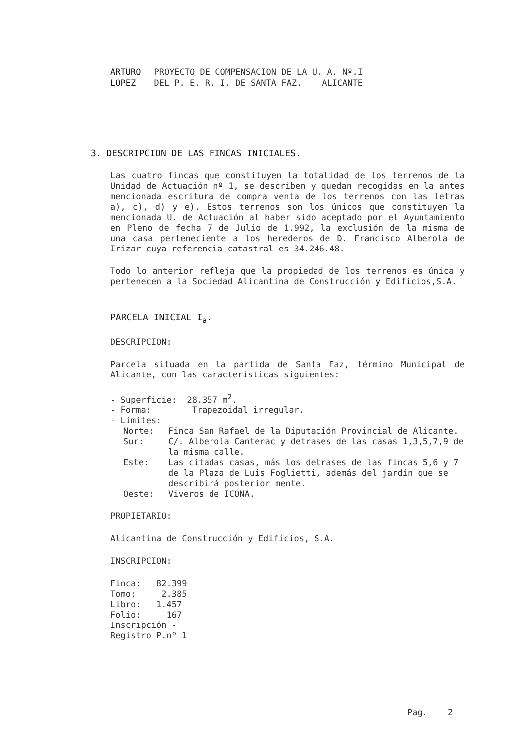ARTURO
LOPEZ
PROYECTO DE COMPENSACION DE LA U. A. Nº.I
DEL P. E. R. I. DE SANTA FAZ. ALICANTE
3. DESCRIPCION DE LAS FINCAS INICIALES.
Las cuatro fincas que constituyen la totalidad de los terrenos de la Unidad de Actuación nº 1, se describen y quedan recogidas en la antes mencionada escritura de compra venta de los terrenos con las letras a), c), d) y e). Estos terrenos son los únicos que constituyen la mencionada U. de Actuación al haber sido aceptado por el Ayuntamiento en Pleno de fecha 7 de Julio de 1.992, la exclusión de la misma de una casa perteneciente a los herederos de D. Francisco Alberola de Irizar cuya referencia catastral es 34.246.48.
Todo lo anterior refleja que la propiedad de los terrenos es única y pertenecen a la Sociedad Alicantina de Construcción y Edificios,S.A.
PARCELA INICIAL I<sub>a</sub>.
DESCRIPCION:
Parcela situada en la partida de Santa Faz, término Municipal de Alicante, con las características siguientes:
- Superficie: 28.357 m<sup>2</sup>.
- Forma: Trapezoidal irregular.
- Limites:
Norte: Finca San Rafael de la Diputación Provincial de Alicante.
Sur: C/. Alberola Canterac y detrases de las casas 1,3,5,7,9 de la misma calle.
Este: Las citadas casas, más los detrases de las fincas 5,6 y 7 de la Plaza de Luis Foglietti, además del jardín que se describirá posterior mente.
Oeste: Viveros de ICONA.
PROPIETARIO:
Alicantina de Construcción y Edificios, S.A.
INSCRIPCION:
Finca: 82.399
Tomo: 2.385
Libro: 1.457
Folio: 167
Inscripción -
Registro P.nº 1
Pag. 2